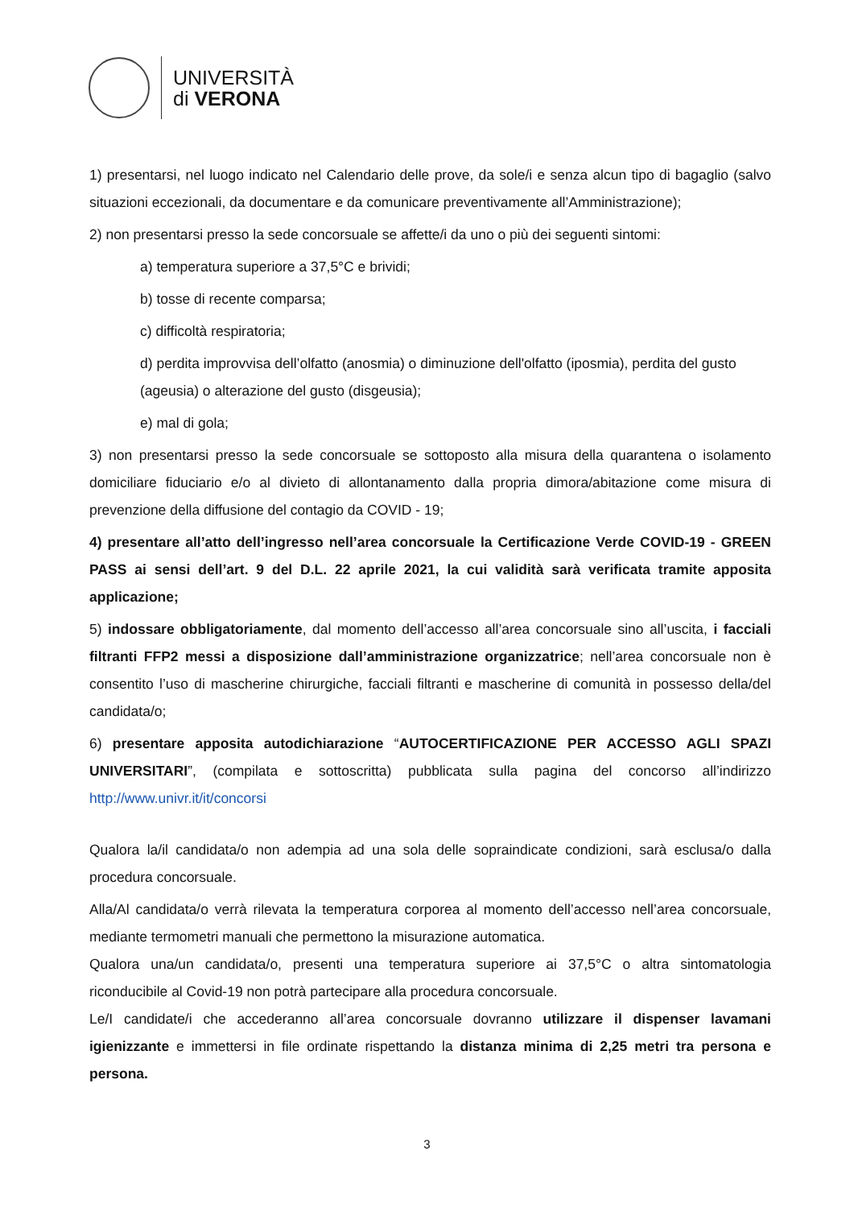UNIVERSITÀ
di VERONA
1) presentarsi, nel luogo indicato nel Calendario delle prove, da sole/i e senza alcun tipo di bagaglio (salvo situazioni eccezionali, da documentare e da comunicare preventivamente all’Amministrazione);
2) non presentarsi presso la sede concorsuale se affette/i da uno o più dei seguenti sintomi:
a) temperatura superiore a 37,5°C e brividi;
b) tosse di recente comparsa;
c) difficoltà respiratoria;
d) perdita improvvisa dell’olfatto (anosmia) o diminuzione dell'olfatto (iposmia), perdita del gusto (ageusia) o alterazione del gusto (disgeusia);
e) mal di gola;
3) non presentarsi presso la sede concorsuale se sottoposto alla misura della quarantena o isolamento domiciliare fiduciario e/o al divieto di allontanamento dalla propria dimora/abitazione come misura di prevenzione della diffusione del contagio da COVID - 19;
4) presentare all’atto dell’ingresso nell’area concorsuale la Certificazione Verde COVID-19 - GREEN PASS ai sensi dell’art. 9 del D.L. 22 aprile 2021, la cui validità sarà verificata tramite apposita applicazione;
5) indossare obbligatoriamente, dal momento dell’accesso all’area concorsuale sino all’uscita, i facciali filtranti FFP2 messi a disposizione dall’amministrazione organizzatrice; nell’area concorsuale non è consentito l’uso di mascherine chirurgiche, facciali filtranti e mascherine di comunità in possesso della/del candidata/o;
6) presentare apposita autodichiarazione “AUTOCERTIFICAZIONE PER ACCESSO AGLI SPAZI UNIVERSITARI”, (compilata e sottoscritta) pubblicata sulla pagina del concorso all’indirizzo http://www.univr.it/it/concorsi
Qualora la/il candidata/o non adempia ad una sola delle sopraindicate condizioni, sarà esclusa/o dalla procedura concorsuale.
Alla/Al candidata/o verrà rilevata la temperatura corporea al momento dell’accesso nell’area concorsuale, mediante termometri manuali che permettono la misurazione automatica.
Qualora una/un candidata/o, presenti una temperatura superiore ai 37,5°C o altra sintomatologia riconducibile al Covid-19 non potrà partecipare alla procedura concorsuale.
Le/I candidate/i che accederanno all’area concorsuale dovranno utilizzare il dispenser lavamani igienizzante e immettersi in file ordinate rispettando la distanza minima di 2,25 metri tra persona e persona.
3